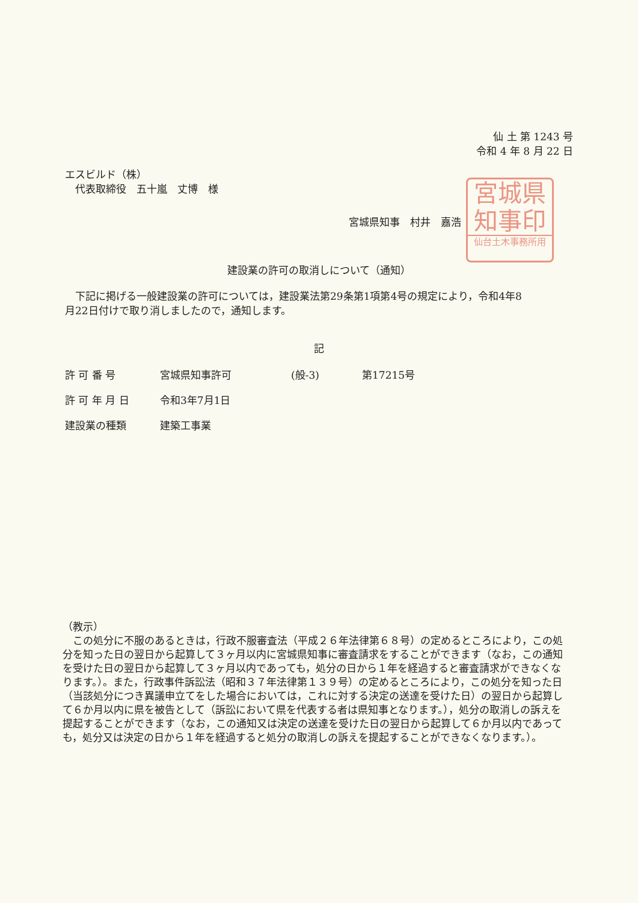仙 土 第 1243 号
令和 4 年 8 月 22 日
エスビルド（株）
　代表取締役　五十嵐　丈博　様
宮城県
知事印
仙台土木事務所用
宮城県知事　村井　嘉浩
建設業の許可の取消しについて（通知）
　下記に掲げる一般建設業の許可については，建設業法第29条第1項第4号の規定により，令和4年8月22日付けで取り消しましたので，通知します。
記
| 許 可 番 号 | 宮城県知事許可 | (般-3) | 第17215号 |
| 許 可 年 月 日 | 令和3年7月1日 | | |
| 建設業の種類 | 建築工事業 | | |
（教示）
　この処分に不服のあるときは，行政不服審査法（平成２６年法律第６８号）の定めるところにより，この処分を知った日の翌日から起算して３ヶ月以内に宮城県知事に審査請求をすることができます（なお，この通知を受けた日の翌日から起算して３ヶ月以内であっても，処分の日から１年を経過すると審査請求ができなくなります。）。また，行政事件訴訟法（昭和３７年法律第１３９号）の定めるところにより，この処分を知った日（当該処分につき異議申立てをした場合においては，これに対する決定の送達を受けた日）の翌日から起算して６か月以内に県を被告として（訴訟において県を代表する者は県知事となります。），処分の取消しの訴えを提起することができます（なお，この通知又は決定の送達を受けた日の翌日から起算して６か月以内であっても，処分又は決定の日から１年を経過すると処分の取消しの訴えを提起することができなくなります。）。